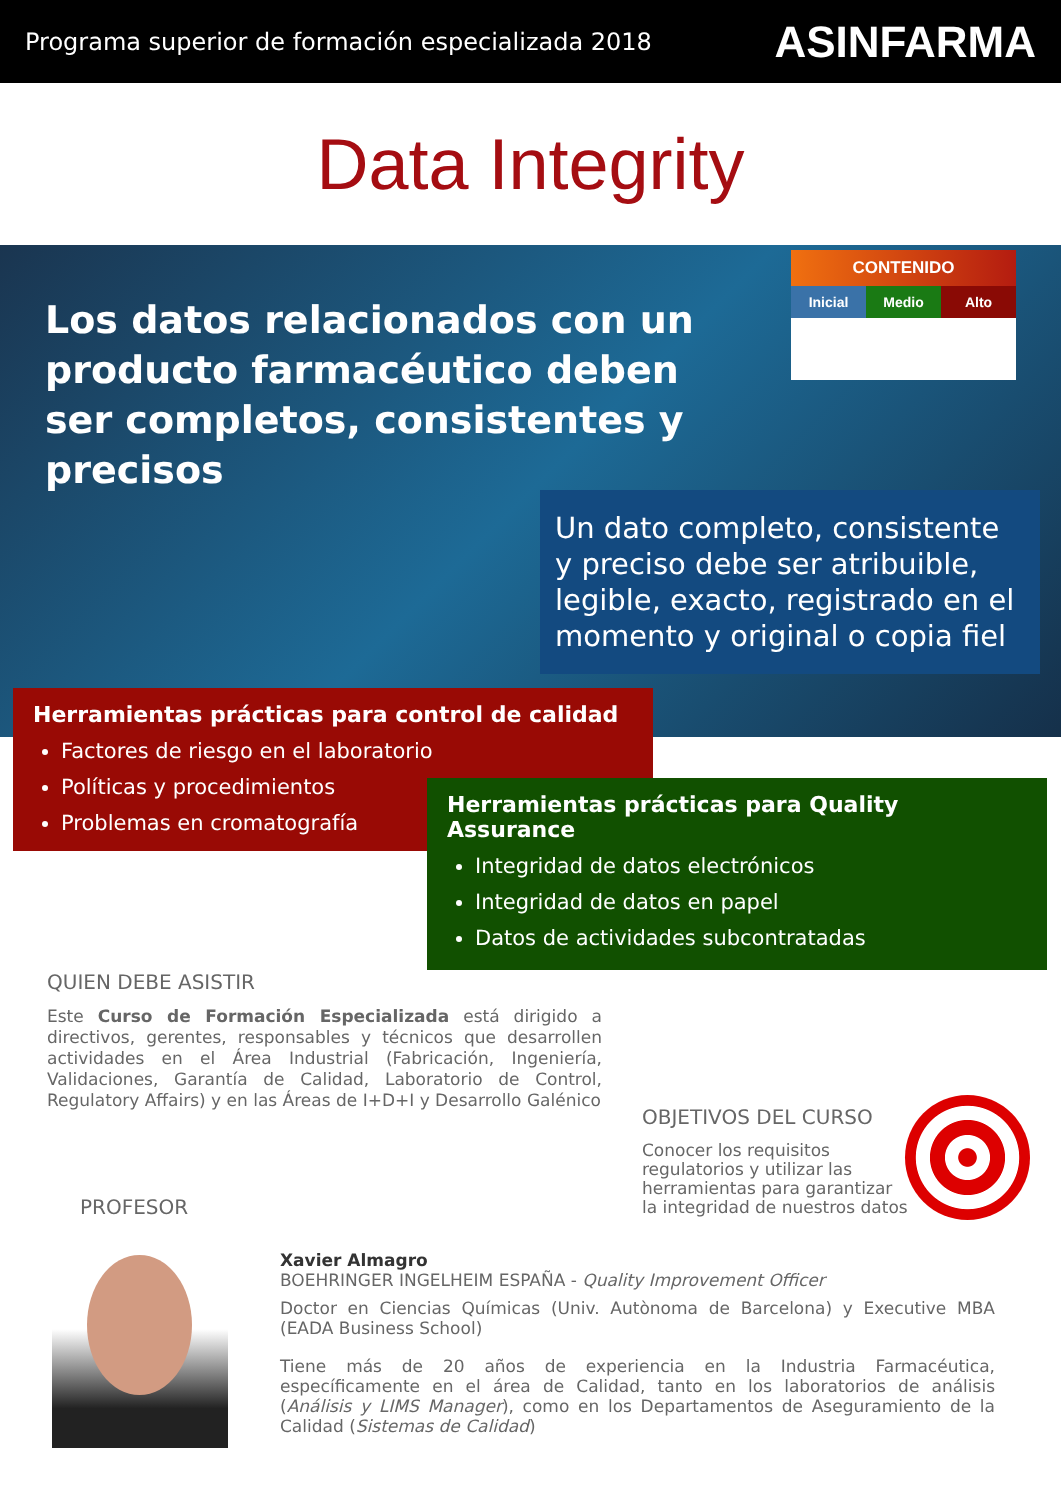Programa superior de formación especializada 2018 ASINFARMA
Data Integrity
Los datos relacionados con un producto farmacéutico deben ser completos, consistentes y precisos
CONTENIDO
Inicial Medio Alto
Un dato completo, consistente y preciso debe ser atribuible, legible, exacto, registrado en el momento y original o copia fiel
Herramientas prácticas para control de calidad
Factores de riesgo en el laboratorio
Políticas y procedimientos
Problemas en cromatografía
Herramientas prácticas para Quality Assurance
Integridad de datos electrónicos
Integridad de datos en papel
Datos de actividades subcontratadas
QUIEN DEBE ASISTIR
Este Curso de Formación Especializada está dirigido a directivos, gerentes, responsables y técnicos que desarrollen actividades en el Área Industrial (Fabricación, Ingeniería, Validaciones, Garantía de Calidad, Laboratorio de Control, Regulatory Affairs) y en las Áreas de I+D+I y Desarrollo Galénico
OBJETIVOS DEL CURSO
Conocer los requisitos regulatorios y utilizar las herramientas para garantizar la integridad de nuestros datos
PROFESOR
Xavier Almagro
BOEHRINGER INGELHEIM ESPAÑA - Quality Improvement Officer
Doctor en Ciencias Químicas (Univ. Autònoma de Barcelona) y Executive MBA (EADA Business School)
Tiene más de 20 años de experiencia en la Industria Farmacéutica, específicamente en el área de Calidad, tanto en los laboratorios de análisis (Análisis y LIMS Manager), como en los Departamentos de Aseguramiento de la Calidad (Sistemas de Calidad)